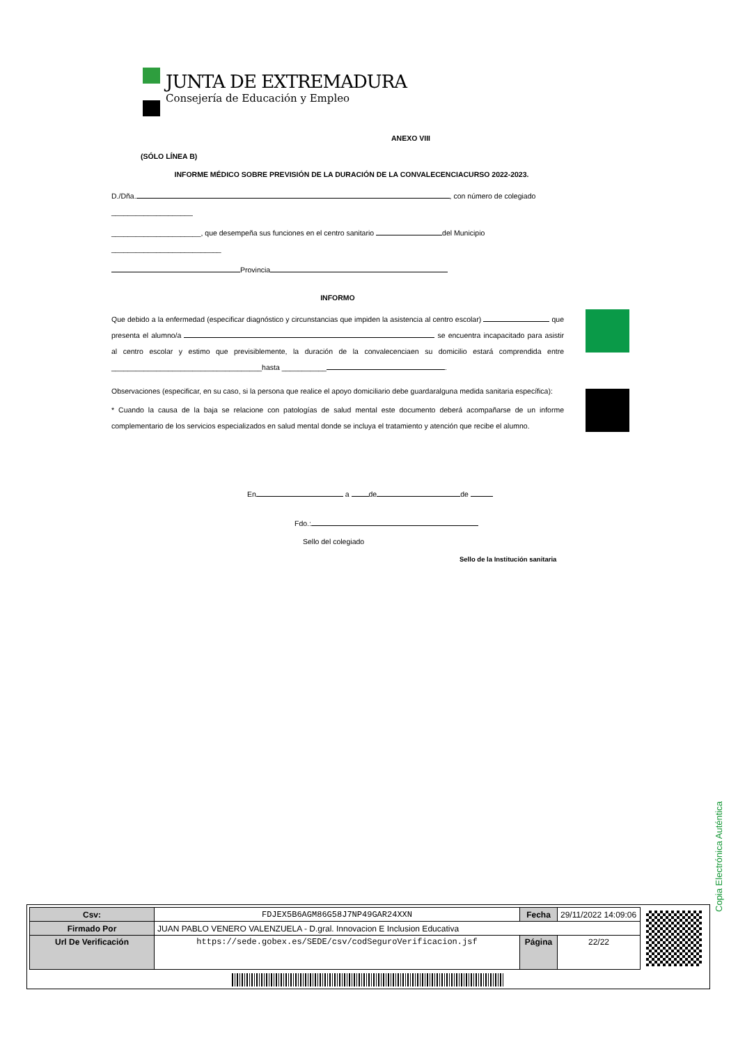JUNTA DE EXTREMADURA
Consejería de Educación y Empleo
ANEXO VIII
(SÓLO LÍNEA B)
INFORME MÉDICO SOBRE PREVISIÓN DE LA DURACIÓN DE LA CONVALECENCIACURSO 2022-2023.
D./Dña. , con número de colegiado ____________________
______________________, que desempeña sus funciones en el centro sanitario del Municipio ___________________________
Provincia
INFORMO
Que debido a la enfermedad (especificar diagnóstico y circunstancias que impiden la asistencia al centro escolar) que presenta el alumno/a se encuentra incapacitado para asistir al centro escolar y estimo que previsiblemente, la duración de la convalecenciaen su domicilio estará comprendida entre _____________________________________hasta ___________ .
Observaciones (especificar, en su caso, si la persona que realice el apoyo domiciliario debe guardaralguna medida sanitaria específica):
* Cuando la causa de la baja se relacione con patologías de salud mental este documento deberá acompañarse de un informe complementario de los servicios especializados en salud mental donde se incluya el tratamiento y atención que recibe el alumno.
En a de de
Fdo.:
Sello del colegiado
Sello de la Institución sanitaria
Copia Electrónica Auténtica
| Csv: | FDJEX5B6AGM86G58J7NP49GAR24XXN | Fecha | 29/11/2022 14:09:06 |
| Firmado Por | JUAN PABLO VENERO VALENZUELA - D.gral. Innovacion E Inclusion Educativa | | |
| Url De Verificación | https://sede.gobex.es/SEDE/csv/codSeguroVerificacion.jsf | Página | 22/22 |